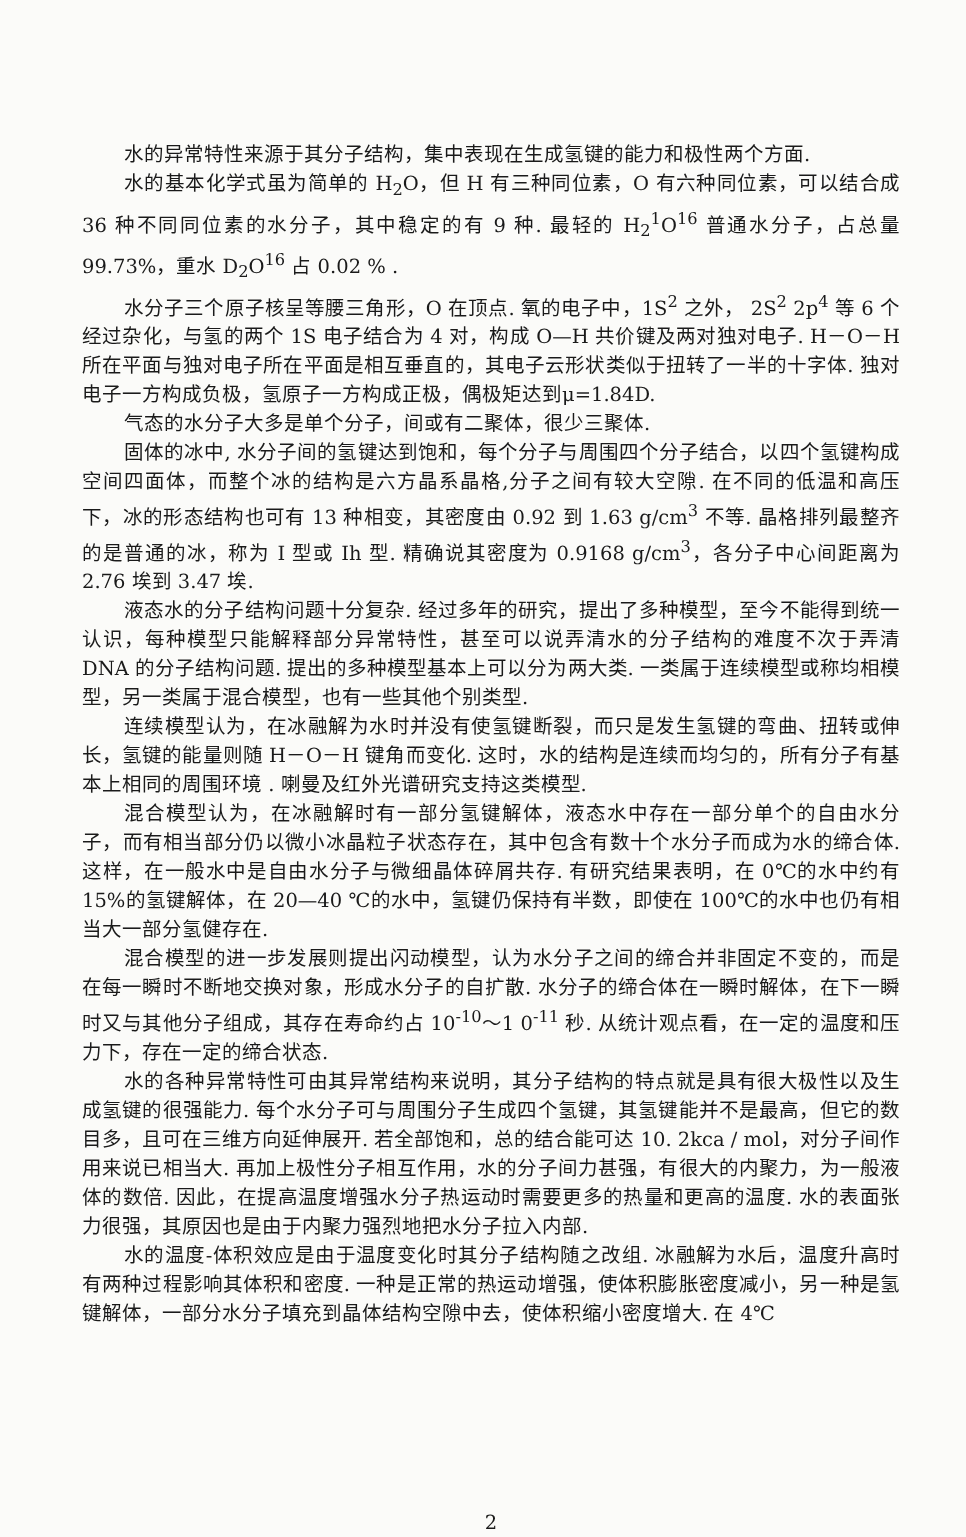水的异常特性来源于其分子结构，集中表现在生成氢键的能力和极性两个方面.
水的基本化学式虽为简单的 H<sub>2</sub>O，但 H 有三种同位素，O 有六种同位素，可以结合成 36 种不同同位素的水分子，其中稳定的有 9 种. 最轻的 H<sub>2</sub><sup>1</sup>O<sup>16</sup> 普通水分子，占总量 99.73%，重水 D<sub>2</sub>O<sup>16</sup> 占 0.02 % .
水分子三个原子核呈等腰三角形，O 在顶点. 氧的电子中，1S<sup>2</sup> 之外， 2S<sup>2</sup> 2p<sup>4</sup> 等 6 个经过杂化，与氢的两个 1S 电子结合为 4 对，构成 O—H 共价键及两对独对电子. H－O－H 所在平面与独对电子所在平面是相互垂直的，其电子云形状类似于扭转了一半的十字体. 独对电子一方构成负极，氢原子一方构成正极，偶极矩达到μ=1.84D.
气态的水分子大多是单个分子，间或有二聚体，很少三聚体.
固体的冰中, 水分子间的氢键达到饱和，每个分子与周围四个分子结合，以四个氢键构成空间四面体，而整个冰的结构是六方晶系晶格,分子之间有较大空隙. 在不同的低温和高压下，冰的形态结构也可有 13 种相变，其密度由 0.92 到 1.63 g/cm<sup>3</sup> 不等. 晶格排列最整齐的是普通的冰，称为 I 型或 Ih 型. 精确说其密度为 0.9168 g/cm<sup>3</sup>，各分子中心间距离为 2.76 埃到 3.47 埃.
液态水的分子结构问题十分复杂. 经过多年的研究，提出了多种模型，至今不能得到统一认识，每种模型只能解释部分异常特性，甚至可以说弄清水的分子结构的难度不次于弄清 DNA 的分子结构问题. 提出的多种模型基本上可以分为两大类. 一类属于连续模型或称均相模型，另一类属于混合模型，也有一些其他个别类型.
连续模型认为，在冰融解为水时并没有使氢键断裂，而只是发生氢键的弯曲、扭转或伸长，氢键的能量则随 H－O－H 键角而变化. 这时，水的结构是连续而均匀的，所有分子有基本上相同的周围环境 . 喇曼及红外光谱研究支持这类模型.
混合模型认为，在冰融解时有一部分氢键解体，液态水中存在一部分单个的自由水分子，而有相当部分仍以微小冰晶粒子状态存在，其中包含有数十个水分子而成为水的缔合体. 这样，在一般水中是自由水分子与微细晶体碎屑共存. 有研究结果表明，在 0℃的水中约有 15%的氢键解体，在 20—40 ℃的水中，氢键仍保持有半数，即使在 100℃的水中也仍有相当大一部分氢健存在.
混合模型的进一步发展则提出闪动模型，认为水分子之间的缔合并非固定不变的，而是在每一瞬时不断地交换对象，形成水分子的自扩散. 水分子的缔合体在一瞬时解体，在下一瞬时又与其他分子组成，其存在寿命约占 10<sup>-10</sup>～1 0<sup>-11</sup> 秒. 从统计观点看，在一定的温度和压力下，存在一定的缔合状态.
水的各种异常特性可由其异常结构来说明，其分子结构的特点就是具有很大极性以及生成氢键的很强能力. 每个水分子可与周围分子生成四个氢键，其氢键能并不是最高，但它的数目多，且可在三维方向延伸展开. 若全部饱和，总的结合能可达 10. 2kca / mol，对分子间作用来说已相当大. 再加上极性分子相互作用，水的分子间力甚强，有很大的内聚力，为一般液体的数倍. 因此，在提高温度增强水分子热运动时需要更多的热量和更高的温度. 水的表面张力很强，其原因也是由于内聚力强烈地把水分子拉入内部.
水的温度-体积效应是由于温度变化时其分子结构随之改组. 冰融解为水后，温度升高时有两种过程影响其体积和密度. 一种是正常的热运动增强，使体积膨胀密度减小，另一种是氢键解体，一部分水分子填充到晶体结构空隙中去，使体积缩小密度增大. 在 4℃
2